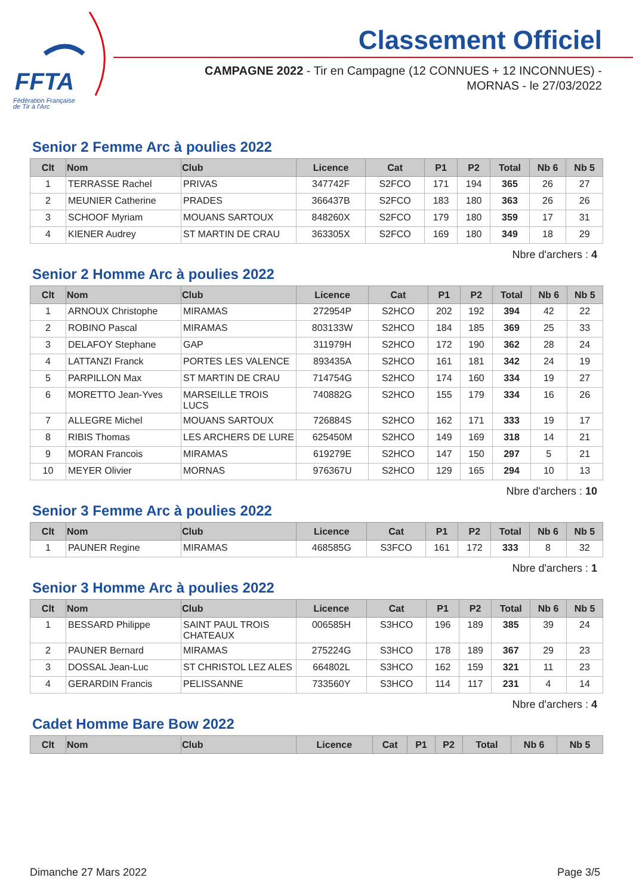FFTA
Fédération Française
de Tir à l'Arc
Classement Officiel
CAMPAGNE 2022 - Tir en Campagne (12 CONNUES + 12 INCONNUES) - MORNAS - le 27/03/2022
Senior 2 Femme Arc à poulies 2022
| Clt | Nom | Club | Licence | Cat | P1 | P2 | Total | Nb 6 | Nb 5 |
| --- | --- | --- | --- | --- | --- | --- | --- | --- | --- |
| 1 | TERRASSE Rachel | PRIVAS | 347742F | S2FCO | 171 | 194 | 365 | 26 | 27 |
| 2 | MEUNIER Catherine | PRADES | 366437B | S2FCO | 183 | 180 | 363 | 26 | 26 |
| 3 | SCHOOF Myriam | MOUANS SARTOUX | 848260X | S2FCO | 179 | 180 | 359 | 17 | 31 |
| 4 | KIENER Audrey | ST MARTIN DE CRAU | 363305X | S2FCO | 169 | 180 | 349 | 18 | 29 |
Nbre d'archers : 4
Senior 2 Homme Arc à poulies 2022
| Clt | Nom | Club | Licence | Cat | P1 | P2 | Total | Nb 6 | Nb 5 |
| --- | --- | --- | --- | --- | --- | --- | --- | --- | --- |
| 1 | ARNOUX Christophe | MIRAMAS | 272954P | S2HCO | 202 | 192 | 394 | 42 | 22 |
| 2 | ROBINO Pascal | MIRAMAS | 803133W | S2HCO | 184 | 185 | 369 | 25 | 33 |
| 3 | DELAFOY Stephane | GAP | 311979H | S2HCO | 172 | 190 | 362 | 28 | 24 |
| 4 | LATTANZI Franck | PORTES LES VALENCE | 893435A | S2HCO | 161 | 181 | 342 | 24 | 19 |
| 5 | PARPILLON Max | ST MARTIN DE CRAU | 714754G | S2HCO | 174 | 160 | 334 | 19 | 27 |
| 6 | MORETTO Jean-Yves | MARSEILLE TROIS LUCS | 740882G | S2HCO | 155 | 179 | 334 | 16 | 26 |
| 7 | ALLEGRE Michel | MOUANS SARTOUX | 726884S | S2HCO | 162 | 171 | 333 | 19 | 17 |
| 8 | RIBIS Thomas | LES ARCHERS DE LURE | 625450M | S2HCO | 149 | 169 | 318 | 14 | 21 |
| 9 | MORAN Francois | MIRAMAS | 619279E | S2HCO | 147 | 150 | 297 | 5 | 21 |
| 10 | MEYER Olivier | MORNAS | 976367U | S2HCO | 129 | 165 | 294 | 10 | 13 |
Nbre d'archers : 10
Senior 3 Femme Arc à poulies 2022
| Clt | Nom | Club | Licence | Cat | P1 | P2 | Total | Nb 6 | Nb 5 |
| --- | --- | --- | --- | --- | --- | --- | --- | --- | --- |
| 1 | PAUNER Regine | MIRAMAS | 468585G | S3FCO | 161 | 172 | 333 | 8 | 32 |
Nbre d'archers : 1
Senior 3 Homme Arc à poulies 2022
| Clt | Nom | Club | Licence | Cat | P1 | P2 | Total | Nb 6 | Nb 5 |
| --- | --- | --- | --- | --- | --- | --- | --- | --- | --- |
| 1 | BESSARD Philippe | SAINT PAUL TROIS CHATEAUX | 006585H | S3HCO | 196 | 189 | 385 | 39 | 24 |
| 2 | PAUNER Bernard | MIRAMAS | 275224G | S3HCO | 178 | 189 | 367 | 29 | 23 |
| 3 | DOSSAL Jean-Luc | ST CHRISTOL LEZ ALES | 664802L | S3HCO | 162 | 159 | 321 | 11 | 23 |
| 4 | GERARDIN Francis | PELISSANNE | 733560Y | S3HCO | 114 | 117 | 231 | 4 | 14 |
Nbre d'archers : 4
Cadet Homme Bare Bow 2022
| Clt | Nom | Club | Licence | Cat | P1 | P2 | Total | Nb 6 | Nb 5 |
| --- | --- | --- | --- | --- | --- | --- | --- | --- | --- |
Dimanche 27 Mars 2022 Page 3/5